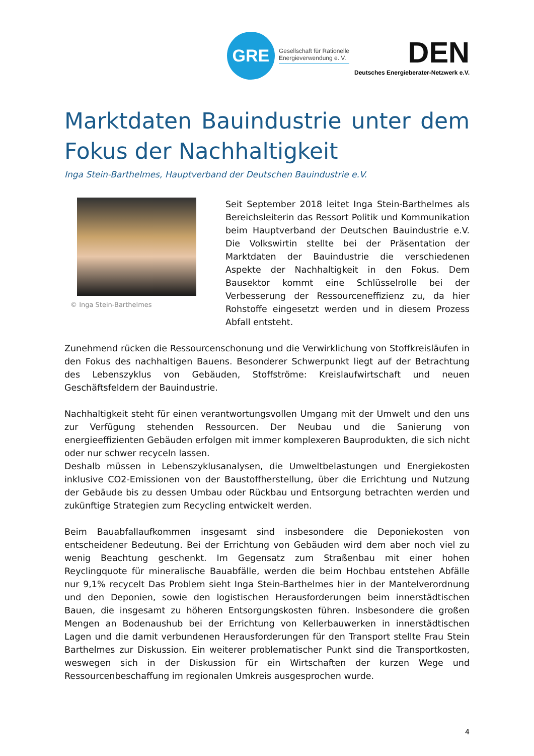GRE
Gesellschaft für Rationelle
Energieverwendung e. V.
DEN
Deutsches Energieberater-Netzwerk e.V.
Marktdaten Bauindustrie unter dem Fokus der Nachhaltigkeit
Inga Stein-Barthelmes, Hauptverband der Deutschen Bauindustrie e.V.
© Inga Stein-Barthelmes
Seit September 2018 leitet Inga Stein-Barthelmes als Bereichsleiterin das Ressort Politik und Kommunikation beim Hauptverband der Deutschen Bauindustrie e.V. Die Volkswirtin stellte bei der Präsentation der Marktdaten der Bauindustrie die verschiedenen Aspekte der Nachhaltigkeit in den Fokus. Dem Bausektor kommt eine Schlüsselrolle bei der Verbesserung der Ressourceneffizienz zu, da hier Rohstoffe eingesetzt werden und in diesem Prozess Abfall entsteht.
Zunehmend rücken die Ressourcenschonung und die Verwirklichung von Stoffkreisläufen in den Fokus des nachhaltigen Bauens. Besonderer Schwerpunkt liegt auf der Betrachtung des Lebenszyklus von Gebäuden, Stoffströme: Kreislaufwirtschaft und neuen Geschäftsfeldern der Bauindustrie.
Nachhaltigkeit steht für einen verantwortungsvollen Umgang mit der Umwelt und den uns zur Verfügung stehenden Ressourcen. Der Neubau und die Sanierung von energieeffizienten Gebäuden erfolgen mit immer komplexeren Bauprodukten, die sich nicht oder nur schwer recyceln lassen.
Deshalb müssen in Lebenszyklusanalysen, die Umweltbelastungen und Energiekosten inklusive CO2-Emissionen von der Baustoffherstellung, über die Errichtung und Nutzung der Gebäude bis zu dessen Umbau oder Rückbau und Entsorgung betrachten werden und zukünftige Strategien zum Recycling entwickelt werden.
Beim Bauabfallaufkommen insgesamt sind insbesondere die Deponiekosten von entscheidener Bedeutung. Bei der Errichtung von Gebäuden wird dem aber noch viel zu wenig Beachtung geschenkt. Im Gegensatz zum Straßenbau mit einer hohen Reyclingquote für mineralische Bauabfälle, werden die beim Hochbau entstehen Abfälle nur 9,1% recycelt Das Problem sieht Inga Stein-Barthelmes hier in der Mantelverordnung und den Deponien, sowie den logistischen Herausforderungen beim innerstädtischen Bauen, die insgesamt zu höheren Entsorgungskosten führen. Insbesondere die großen Mengen an Bodenaushub bei der Errichtung von Kellerbauwerken in innerstädtischen Lagen und die damit verbundenen Herausforderungen für den Transport stellte Frau Stein Barthelmes zur Diskussion. Ein weiterer problematischer Punkt sind die Transportkosten, weswegen sich in der Diskussion für ein Wirtschaften der kurzen Wege und Ressourcenbeschaffung im regionalen Umkreis ausgesprochen wurde.
4